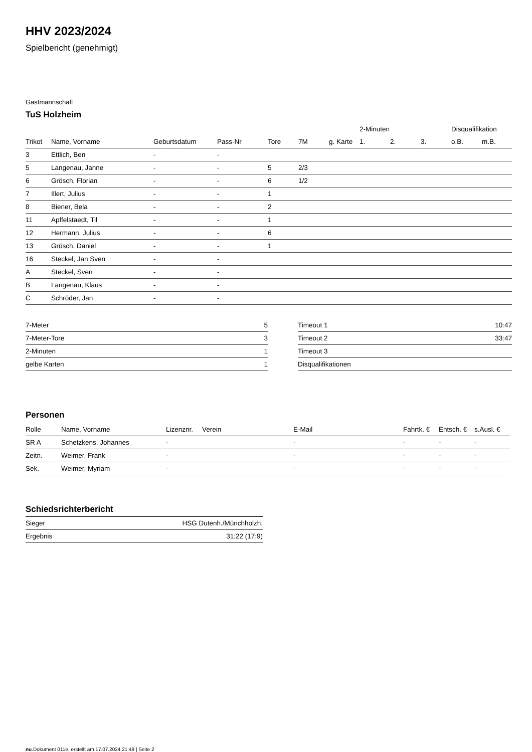HHV 2023/2024
Spielbericht (genehmigt)
Gastmannschaft
TuS Holzheim
| | | | | | | | 2-Minuten | | | Disqualifikation | |
| --- | --- | --- | --- | --- | --- | --- | --- | --- | --- | --- | --- |
| Trikot | Name, Vorname | Geburtsdatum | Pass-Nr | Tore | 7M | g. Karte | 1. | 2. | 3. | o.B. | m.B. |
| 3 | Ettlich, Ben | - | - | | | | | | | | |
| 5 | Langenau, Janne | - | - | 5 | 2/3 | | | | | | |
| 6 | Grösch, Florian | - | - | 6 | 1/2 | | | | | | |
| 7 | Illert, Julius | - | - | 1 | | | | | | | |
| 8 | Biener, Bela | - | - | 2 | | | | | | | |
| 11 | Apffelstaedt, Til | - | - | 1 | | | | | | | |
| 12 | Hermann, Julius | - | - | 6 | | | | | | | |
| 13 | Grösch, Daniel | - | - | 1 | | | | | | | |
| 16 | Steckel, Jan Sven | - | - | | | | | | | | |
| A | Steckel, Sven | - | - | | | | | | | | |
| B | Langenau, Klaus | - | - | | | | | | | | |
| C | Schröder, Jan | - | - | | | | | | | | |
| 7-Meter | 5 |
| 7-Meter-Tore | 3 |
| 2-Minuten | 1 |
| gelbe Karten | 1 |
| Timeout 1 | 10:47 |
| Timeout 2 | 33:47 |
| Timeout 3 | |
| Disqualifikationen | |
Personen
| Rolle | Name, Vorname | Lizenznr. | Verein | E-Mail | Fahrtk. € | Entsch. € | s.Ausl. € |
| --- | --- | --- | --- | --- | --- | --- | --- |
| SR A | Schetzkens, Johannes | - | | - | - | - | - |
| Zeitn. | Weimer, Frank | - | | - | - | - | - |
| Sek. | Weimer, Myriam | - | | - | - | - | - |
Schiedsrichterbericht
| Sieger | HSG Dutenh./Münchholzh. |
| Ergebnis | 31:22 (17:9) |
nu.Dokument 011e, erstellt am 17.07.2024 21:49 | Seite 2